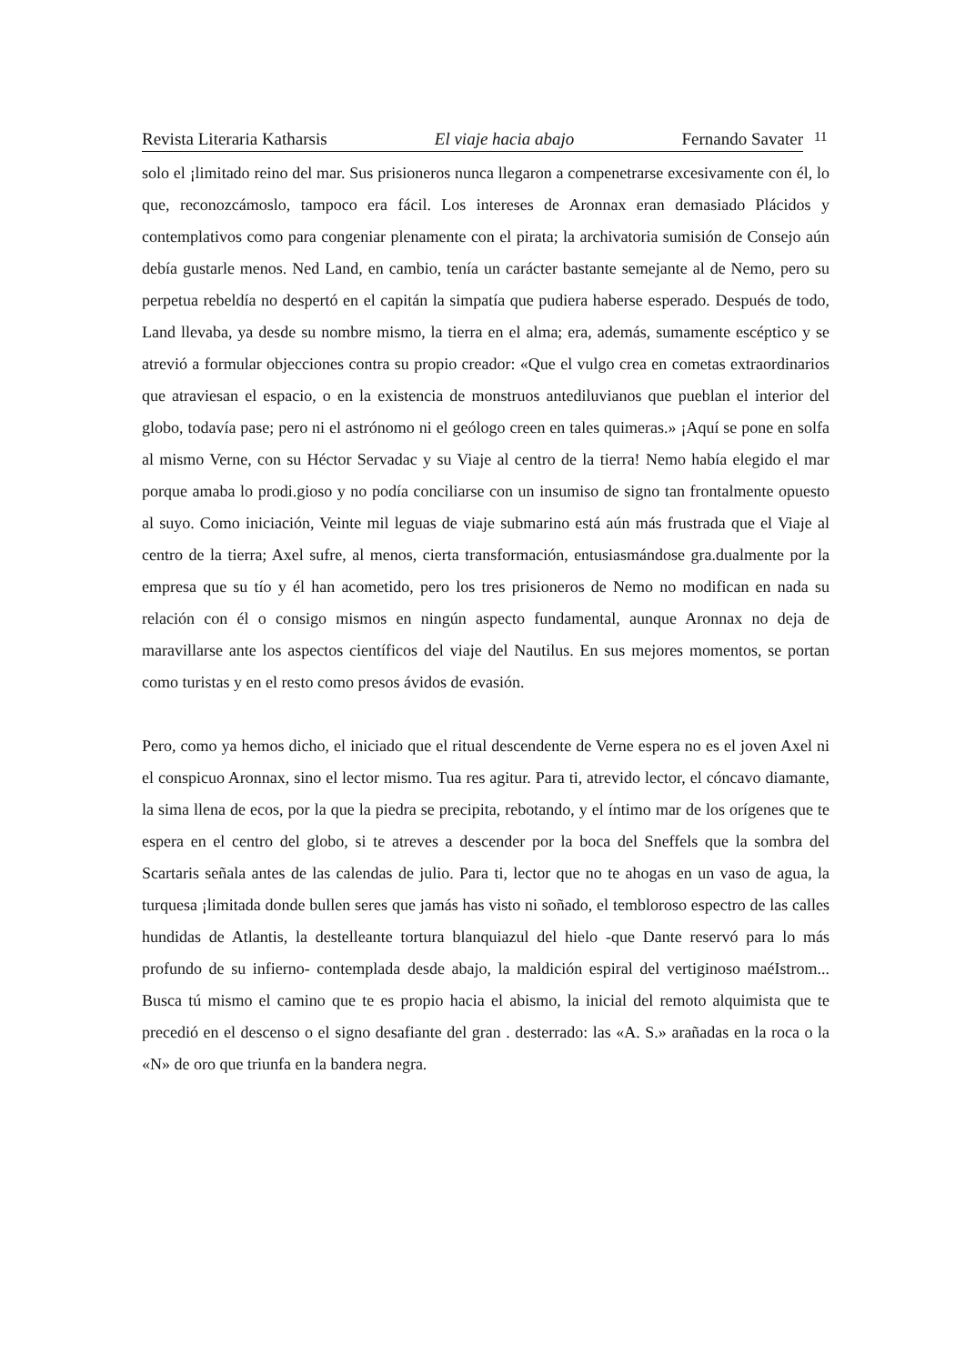Revista Literaria Katharsis El viaje hacia abajo Fernando Savater
11
solo el ¡limitado reino del mar. Sus prisioneros nunca llegaron a compenetrarse excesivamente con él, lo que, reconozcámoslo, tampoco era fácil. Los intereses de Aronnax eran demasiado Plácidos y contemplativos como para congeniar plenamente con el pirata; la archivatoria sumisión de Consejo aún debía gustarle menos. Ned Land, en cambio, tenía un carácter bastante semejante al de Nemo, pero su perpetua rebeldía no despertó en el capitán la simpatía que pudiera haberse esperado. Después de todo, Land llevaba, ya desde su nombre mismo, la tierra en el alma; era, además, sumamente escéptico y se atrevió a formular objecciones contra su propio creador: «Que el vulgo crea en cometas extraordinarios que atraviesan el espacio, o en la existencia de monstruos antediluvianos que pueblan el interior del globo, todavía pase; pero ni el astrónomo ni el geólogo creen en tales quimeras.» ¡Aquí se pone en solfa al mismo Verne, con su Héctor Servadac y su Viaje al centro de la tierra! Nemo había elegido el mar porque amaba lo prodi.gioso y no podía conciliarse con un insumiso de signo tan frontalmente opuesto al suyo. Como iniciación, Veinte mil leguas de viaje submarino está aún más frustrada que el Viaje al centro de la tierra; Axel sufre, al menos, cierta transformación, entusiasmándose gra.dualmente por la empresa que su tío y él han acometido, pero los tres prisioneros de Nemo no modifican en nada su relación con él o consigo mismos en ningún aspecto fundamental, aunque Aronnax no deja de maravillarse ante los aspectos científicos del viaje del Nautilus. En sus mejores momentos, se portan como turistas y en el resto como presos ávidos de evasión.
Pero, como ya hemos dicho, el iniciado que el ritual descendente de Verne espera no es el joven Axel ni el conspicuo Aronnax, sino el lector mismo. Tua res agitur. Para ti, atrevido lector, el cóncavo diamante, la sima llena de ecos, por la que la piedra se precipita, rebotando, y el íntimo mar de los orígenes que te espera en el centro del globo, si te atreves a descender por la boca del Sneffels que la sombra del Scartaris señala antes de las calendas de julio. Para ti, lector que no te ahogas en un vaso de agua, la turquesa ¡limitada donde bullen seres que jamás has visto ni soñado, el tembloroso espectro de las calles hundidas de Atlantis, la destelleante tortura blanquiazul del hielo -que Dante reservó para lo más profundo de su infierno- contemplada desde abajo, la maldición espiral del vertiginoso maéIstrom... Busca tú mismo el camino que te es propio hacia el abismo, la inicial del remoto alquimista que te precedió en el descenso o el signo desafiante del gran . desterrado: las «A. S.» arañadas en la roca o la «N» de oro que triunfa en la bandera negra.